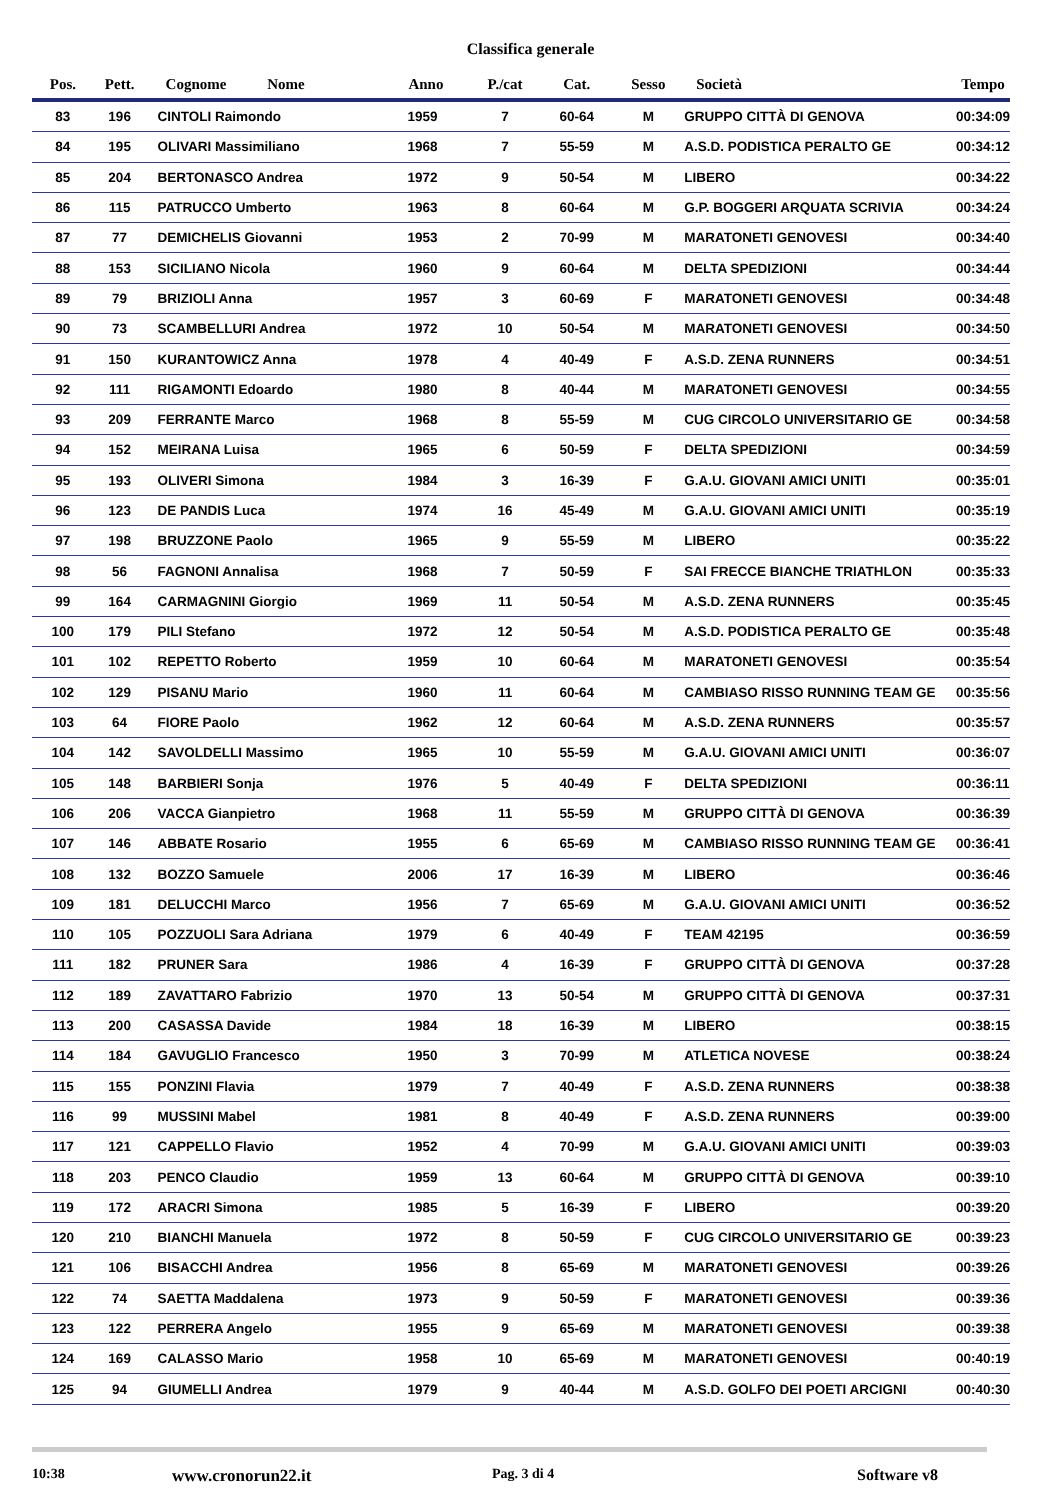Classifica generale
| Pos. | Pett. | Cognome | Nome | Anno | P./cat | Cat. | Sesso | Società | Tempo |
| --- | --- | --- | --- | --- | --- | --- | --- | --- | --- |
| 83 | 196 | CINTOLI Raimondo | | 1959 | 7 | 60-64 | M | GRUPPO CITTÀ DI GENOVA | 00:34:09 |
| 84 | 195 | OLIVARI Massimiliano | | 1968 | 7 | 55-59 | M | A.S.D. PODISTICA PERALTO GE | 00:34:12 |
| 85 | 204 | BERTONASCO Andrea | | 1972 | 9 | 50-54 | M | LIBERO | 00:34:22 |
| 86 | 115 | PATRUCCO Umberto | | 1963 | 8 | 60-64 | M | G.P. BOGGERI ARQUATA SCRIVIA | 00:34:24 |
| 87 | 77 | DEMICHELIS Giovanni | | 1953 | 2 | 70-99 | M | MARATONETI GENOVESI | 00:34:40 |
| 88 | 153 | SICILIANO Nicola | | 1960 | 9 | 60-64 | M | DELTA SPEDIZIONI | 00:34:44 |
| 89 | 79 | BRIZIOLI Anna | | 1957 | 3 | 60-69 | F | MARATONETI GENOVESI | 00:34:48 |
| 90 | 73 | SCAMBELLURI Andrea | | 1972 | 10 | 50-54 | M | MARATONETI GENOVESI | 00:34:50 |
| 91 | 150 | KURANTOWICZ Anna | | 1978 | 4 | 40-49 | F | A.S.D. ZENA RUNNERS | 00:34:51 |
| 92 | 111 | RIGAMONTI Edoardo | | 1980 | 8 | 40-44 | M | MARATONETI GENOVESI | 00:34:55 |
| 93 | 209 | FERRANTE Marco | | 1968 | 8 | 55-59 | M | CUG CIRCOLO UNIVERSITARIO GE | 00:34:58 |
| 94 | 152 | MEIRANA Luisa | | 1965 | 6 | 50-59 | F | DELTA SPEDIZIONI | 00:34:59 |
| 95 | 193 | OLIVERI Simona | | 1984 | 3 | 16-39 | F | G.A.U. GIOVANI AMICI UNITI | 00:35:01 |
| 96 | 123 | DE PANDIS Luca | | 1974 | 16 | 45-49 | M | G.A.U. GIOVANI AMICI UNITI | 00:35:19 |
| 97 | 198 | BRUZZONE Paolo | | 1965 | 9 | 55-59 | M | LIBERO | 00:35:22 |
| 98 | 56 | FAGNONI Annalisa | | 1968 | 7 | 50-59 | F | SAI FRECCE BIANCHE TRIATHLON | 00:35:33 |
| 99 | 164 | CARMAGNINI Giorgio | | 1969 | 11 | 50-54 | M | A.S.D. ZENA RUNNERS | 00:35:45 |
| 100 | 179 | PILI Stefano | | 1972 | 12 | 50-54 | M | A.S.D. PODISTICA PERALTO GE | 00:35:48 |
| 101 | 102 | REPETTO Roberto | | 1959 | 10 | 60-64 | M | MARATONETI GENOVESI | 00:35:54 |
| 102 | 129 | PISANU Mario | | 1960 | 11 | 60-64 | M | CAMBIASO RISSO RUNNING TEAM GE | 00:35:56 |
| 103 | 64 | FIORE Paolo | | 1962 | 12 | 60-64 | M | A.S.D. ZENA RUNNERS | 00:35:57 |
| 104 | 142 | SAVOLDELLI Massimo | | 1965 | 10 | 55-59 | M | G.A.U. GIOVANI AMICI UNITI | 00:36:07 |
| 105 | 148 | BARBIERI Sonja | | 1976 | 5 | 40-49 | F | DELTA SPEDIZIONI | 00:36:11 |
| 106 | 206 | VACCA Gianpietro | | 1968 | 11 | 55-59 | M | GRUPPO CITTÀ DI GENOVA | 00:36:39 |
| 107 | 146 | ABBATE Rosario | | 1955 | 6 | 65-69 | M | CAMBIASO RISSO RUNNING TEAM GE | 00:36:41 |
| 108 | 132 | BOZZO Samuele | | 2006 | 17 | 16-39 | M | LIBERO | 00:36:46 |
| 109 | 181 | DELUCCHI Marco | | 1956 | 7 | 65-69 | M | G.A.U. GIOVANI AMICI UNITI | 00:36:52 |
| 110 | 105 | POZZUOLI Sara Adriana | | 1979 | 6 | 40-49 | F | TEAM 42195 | 00:36:59 |
| 111 | 182 | PRUNER Sara | | 1986 | 4 | 16-39 | F | GRUPPO CITTÀ DI GENOVA | 00:37:28 |
| 112 | 189 | ZAVATTARO Fabrizio | | 1970 | 13 | 50-54 | M | GRUPPO CITTÀ DI GENOVA | 00:37:31 |
| 113 | 200 | CASASSA Davide | | 1984 | 18 | 16-39 | M | LIBERO | 00:38:15 |
| 114 | 184 | GAVUGLIO Francesco | | 1950 | 3 | 70-99 | M | ATLETICA NOVESE | 00:38:24 |
| 115 | 155 | PONZINI Flavia | | 1979 | 7 | 40-49 | F | A.S.D. ZENA RUNNERS | 00:38:38 |
| 116 | 99 | MUSSINI Mabel | | 1981 | 8 | 40-49 | F | A.S.D. ZENA RUNNERS | 00:39:00 |
| 117 | 121 | CAPPELLO Flavio | | 1952 | 4 | 70-99 | M | G.A.U. GIOVANI AMICI UNITI | 00:39:03 |
| 118 | 203 | PENCO Claudio | | 1959 | 13 | 60-64 | M | GRUPPO CITTÀ DI GENOVA | 00:39:10 |
| 119 | 172 | ARACRI Simona | | 1985 | 5 | 16-39 | F | LIBERO | 00:39:20 |
| 120 | 210 | BIANCHI Manuela | | 1972 | 8 | 50-59 | F | CUG CIRCOLO UNIVERSITARIO GE | 00:39:23 |
| 121 | 106 | BISACCHI Andrea | | 1956 | 8 | 65-69 | M | MARATONETI GENOVESI | 00:39:26 |
| 122 | 74 | SAETTA Maddalena | | 1973 | 9 | 50-59 | F | MARATONETI GENOVESI | 00:39:36 |
| 123 | 122 | PERRERA Angelo | | 1955 | 9 | 65-69 | M | MARATONETI GENOVESI | 00:39:38 |
| 124 | 169 | CALASSO Mario | | 1958 | 10 | 65-69 | M | MARATONETI GENOVESI | 00:40:19 |
| 125 | 94 | GIUMELLI Andrea | | 1979 | 9 | 40-44 | M | A.S.D. GOLFO DEI POETI ARCIGNI | 00:40:30 |
10:38
www.cronorun22.it
Pag. 3 di 4 Software v8